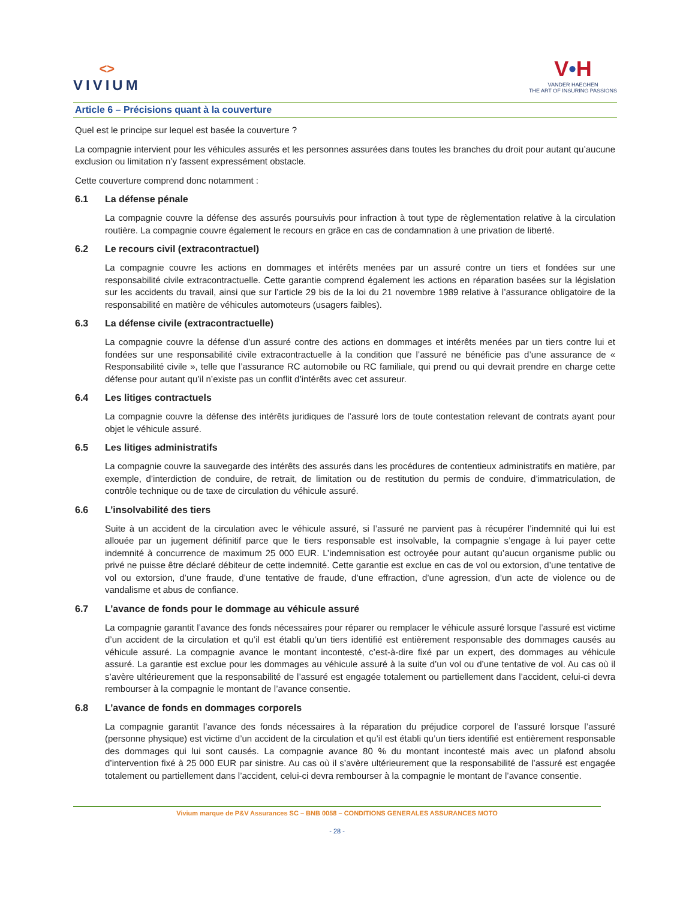<>
VIVIUM
V•H
VANDER HAEGHEN
THE ART OF INSURING PASSIONS
Article 6 – Précisions quant à la couverture
Quel est le principe sur lequel est basée la couverture ?
La compagnie intervient pour les véhicules assurés et les personnes assurées dans toutes les branches du droit pour autant qu’aucune exclusion ou limitation n’y fassent expressément obstacle.
Cette couverture comprend donc notamment :
6.1 La défense pénale
La compagnie couvre la défense des assurés poursuivis pour infraction à tout type de règlementation relative à la circulation routière. La compagnie couvre également le recours en grâce en cas de condamnation à une privation de liberté.
6.2 Le recours civil (extracontractuel)
La compagnie couvre les actions en dommages et intérêts menées par un assuré contre un tiers et fondées sur une responsabilité civile extracontractuelle. Cette garantie comprend également les actions en réparation basées sur la législation sur les accidents du travail, ainsi que sur l’article 29 bis de la loi du 21 novembre 1989 relative à l’assurance obligatoire de la responsabilité en matière de véhicules automoteurs (usagers faibles).
6.3 La défense civile (extracontractuelle)
La compagnie couvre la défense d’un assuré contre des actions en dommages et intérêts menées par un tiers contre lui et fondées sur une responsabilité civile extracontractuelle à la condition que l’assuré ne bénéficie pas d’une assurance de « Responsabilité civile », telle que l’assurance RC automobile ou RC familiale, qui prend ou qui devrait prendre en charge cette défense pour autant qu’il n’existe pas un conflit d’intérêts avec cet assureur.
6.4 Les litiges contractuels
La compagnie couvre la défense des intérêts juridiques de l’assuré lors de toute contestation relevant de contrats ayant pour objet le véhicule assuré.
6.5 Les litiges administratifs
La compagnie couvre la sauvegarde des intérêts des assurés dans les procédures de contentieux administratifs en matière, par exemple, d’interdiction de conduire, de retrait, de limitation ou de restitution du permis de conduire, d’immatriculation, de contrôle technique ou de taxe de circulation du véhicule assuré.
6.6 L’insolvabilité des tiers
Suite à un accident de la circulation avec le véhicule assuré, si l’assuré ne parvient pas à récupérer l’indemnité qui lui est allouée par un jugement définitif parce que le tiers responsable est insolvable, la compagnie s’engage à lui payer cette indemnité à concurrence de maximum 25 000 EUR. L’indemnisation est octroyée pour autant qu’aucun organisme public ou privé ne puisse être déclaré débiteur de cette indemnité. Cette garantie est exclue en cas de vol ou extorsion, d’une tentative de vol ou extorsion, d’une fraude, d’une tentative de fraude, d’une effraction, d’une agression, d’un acte de violence ou de vandalisme et abus de confiance.
6.7 L’avance de fonds pour le dommage au véhicule assuré
La compagnie garantit l’avance des fonds nécessaires pour réparer ou remplacer le véhicule assuré lorsque l’assuré est victime d’un accident de la circulation et qu’il est établi qu’un tiers identifié est entièrement responsable des dommages causés au véhicule assuré. La compagnie avance le montant incontesté, c’est-à-dire fixé par un expert, des dommages au véhicule assuré. La garantie est exclue pour les dommages au véhicule assuré à la suite d’un vol ou d’une tentative de vol. Au cas où il s’avère ultérieurement que la responsabilité de l’assuré est engagée totalement ou partiellement dans l’accident, celui-ci devra rembourser à la compagnie le montant de l’avance consentie.
6.8 L’avance de fonds en dommages corporels
La compagnie garantit l’avance des fonds nécessaires à la réparation du préjudice corporel de l’assuré lorsque l’assuré (personne physique) est victime d’un accident de la circulation et qu’il est établi qu’un tiers identifié est entièrement responsable des dommages qui lui sont causés. La compagnie avance 80 % du montant incontesté mais avec un plafond absolu d’intervention fixé à 25 000 EUR par sinistre. Au cas où il s’avère ultérieurement que la responsabilité de l’assuré est engagée totalement ou partiellement dans l’accident, celui-ci devra rembourser à la compagnie le montant de l’avance consentie.
Vivium marque de P&V Assurances SC – BNB 0058 – CONDITIONS GENERALES ASSURANCES MOTO
- 28 -